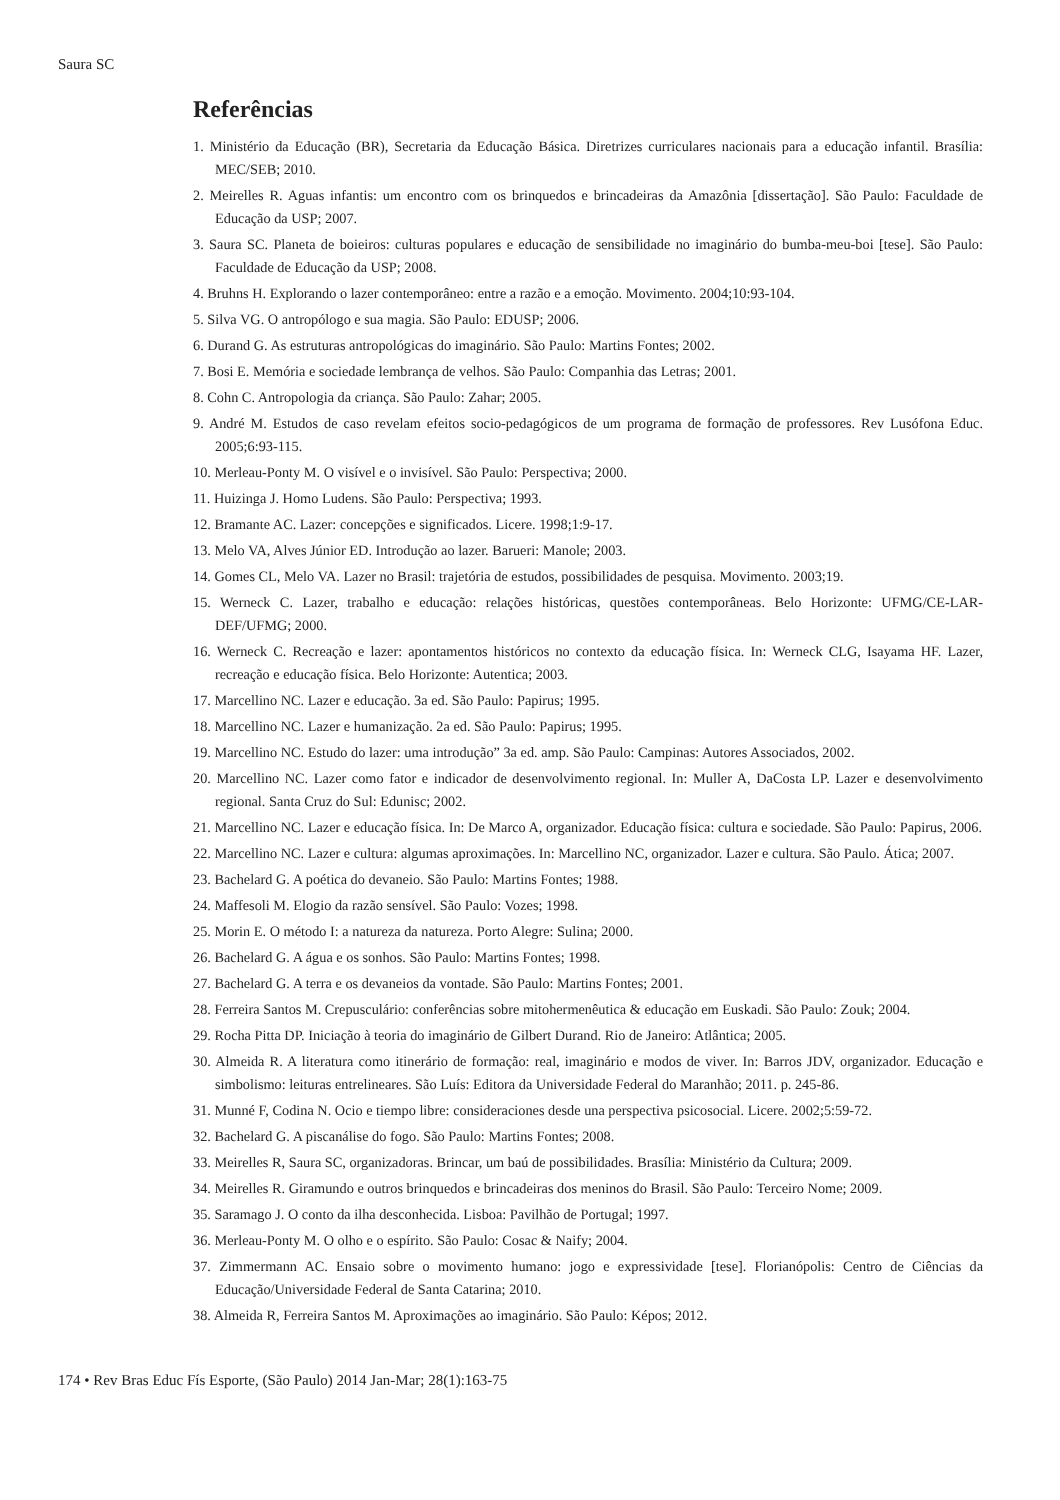Saura SC
Referências
1. Ministério da Educação (BR), Secretaria da Educação Básica. Diretrizes curriculares nacionais para a educação infantil. Brasília: MEC/SEB; 2010.
2. Meirelles R. Aguas infantis: um encontro com os brinquedos e brincadeiras da Amazônia [dissertação]. São Paulo: Faculdade de Educação da USP; 2007.
3. Saura SC. Planeta de boieiros: culturas populares e educação de sensibilidade no imaginário do bumba-meu-boi [tese]. São Paulo: Faculdade de Educação da USP; 2008.
4. Bruhns H. Explorando o lazer contemporâneo: entre a razão e a emoção. Movimento. 2004;10:93-104.
5. Silva VG. O antropólogo e sua magia. São Paulo: EDUSP; 2006.
6. Durand G. As estruturas antropológicas do imaginário. São Paulo: Martins Fontes; 2002.
7. Bosi E. Memória e sociedade lembrança de velhos. São Paulo: Companhia das Letras; 2001.
8. Cohn C. Antropologia da criança. São Paulo: Zahar; 2005.
9. André M. Estudos de caso revelam efeitos socio-pedagógicos de um programa de formação de professores. Rev Lusófona Educ. 2005;6:93-115.
10. Merleau-Ponty M. O visível e o invisível. São Paulo: Perspectiva; 2000.
11. Huizinga J. Homo Ludens. São Paulo: Perspectiva; 1993.
12. Bramante AC. Lazer: concepções e significados. Licere. 1998;1:9-17.
13. Melo VA, Alves Júnior ED. Introdução ao lazer. Barueri: Manole; 2003.
14. Gomes CL, Melo VA. Lazer no Brasil: trajetória de estudos, possibilidades de pesquisa. Movimento. 2003;19.
15. Werneck C. Lazer, trabalho e educação: relações históricas, questões contemporâneas. Belo Horizonte: UFMG/CE-LAR- DEF/UFMG; 2000.
16. Werneck C. Recreação e lazer: apontamentos históricos no contexto da educação física. In: Werneck CLG, Isayama HF. Lazer, recreação e educação física. Belo Horizonte: Autentica; 2003.
17. Marcellino NC. Lazer e educação. 3a ed. São Paulo: Papirus; 1995.
18. Marcellino NC. Lazer e humanização. 2a ed. São Paulo: Papirus; 1995.
19. Marcellino NC. Estudo do lazer: uma introdução” 3a ed. amp. São Paulo: Campinas: Autores Associados, 2002.
20. Marcellino NC. Lazer como fator e indicador de desenvolvimento regional. In: Muller A, DaCosta LP. Lazer e desenvolvimento regional. Santa Cruz do Sul: Edunisc; 2002.
21. Marcellino NC. Lazer e educação física. In: De Marco A, organizador. Educação física: cultura e sociedade. São Paulo: Papirus, 2006.
22. Marcellino NC. Lazer e cultura: algumas aproximações. In: Marcellino NC, organizador. Lazer e cultura. São Paulo. Ática; 2007.
23. Bachelard G. A poética do devaneio. São Paulo: Martins Fontes; 1988.
24. Maffesoli M. Elogio da razão sensível. São Paulo: Vozes; 1998.
25. Morin E. O método I: a natureza da natureza. Porto Alegre: Sulina; 2000.
26. Bachelard G. A água e os sonhos. São Paulo: Martins Fontes; 1998.
27. Bachelard G. A terra e os devaneios da vontade. São Paulo: Martins Fontes; 2001.
28. Ferreira Santos M. Crepusculário: conferências sobre mitohermenêutica & educação em Euskadi. São Paulo: Zouk; 2004.
29. Rocha Pitta DP. Iniciação à teoria do imaginário de Gilbert Durand. Rio de Janeiro: Atlântica; 2005.
30. Almeida R. A literatura como itinerário de formação: real, imaginário e modos de viver. In: Barros JDV, organizador. Educação e simbolismo: leituras entrelineares. São Luís: Editora da Universidade Federal do Maranhão; 2011. p. 245-86.
31. Munné F, Codina N. Ocio e tiempo libre: consideraciones desde una perspectiva psicosocial. Licere. 2002;5:59-72.
32. Bachelard G. A piscanálise do fogo. São Paulo: Martins Fontes; 2008.
33. Meirelles R, Saura SC, organizadoras. Brincar, um baú de possibilidades. Brasília: Ministério da Cultura; 2009.
34. Meirelles R. Giramundo e outros brinquedos e brincadeiras dos meninos do Brasil. São Paulo: Terceiro Nome; 2009.
35. Saramago J. O conto da ilha desconhecida. Lisboa: Pavilhão de Portugal; 1997.
36. Merleau-Ponty M. O olho e o espírito. São Paulo: Cosac & Naify; 2004.
37. Zimmermann AC. Ensaio sobre o movimento humano: jogo e expressividade [tese]. Florianópolis: Centro de Ciências da Educação/Universidade Federal de Santa Catarina; 2010.
38. Almeida R, Ferreira Santos M. Aproximações ao imaginário. São Paulo: Képos; 2012.
174 • Rev Bras Educ Fís Esporte, (São Paulo) 2014 Jan-Mar; 28(1):163-75